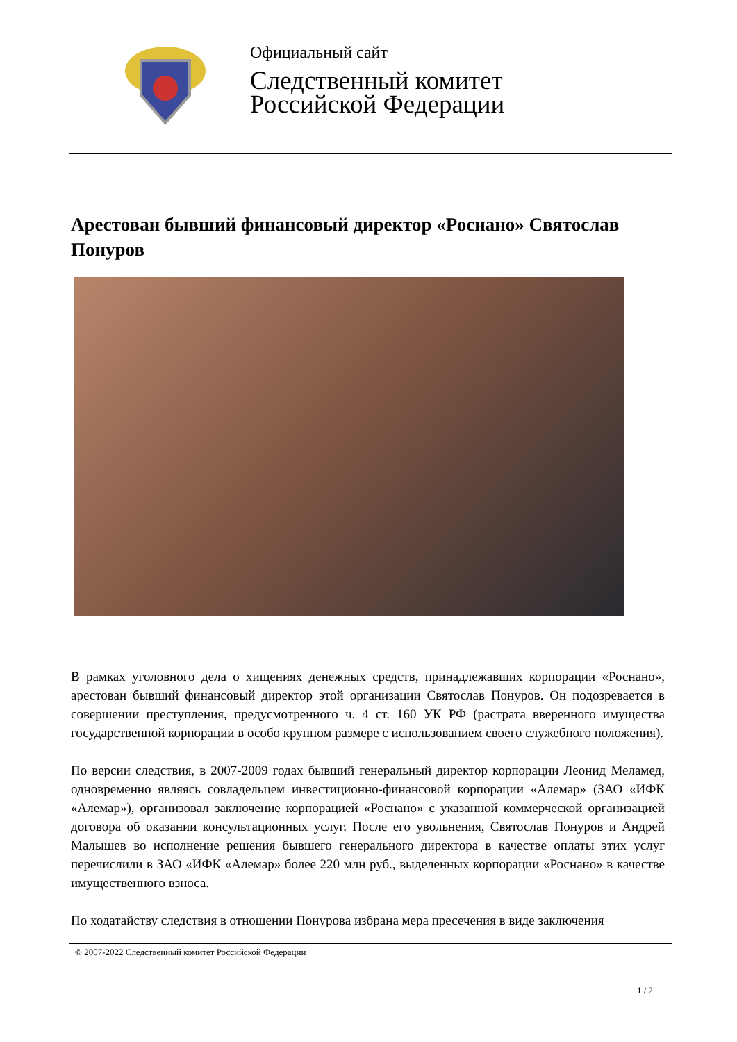Официальный сайт
Следственный комитет
Российской Федерации
Арестован бывший финансовый директор «Роснано» Святослав Понуров
В рамках уголовного дела о хищениях денежных средств, принадлежавших корпорации «Роснано», арестован бывший финансовый директор этой организации Святослав Понуров. Он подозревается в совершении преступления, предусмотренного ч. 4 ст. 160 УК РФ (растрата вверенного имущества государственной корпорации в особо крупном размере с использованием своего служебного положения).
По версии следствия, в 2007-2009 годах бывший генеральный директор корпорации Леонид Меламед, одновременно являясь совладельцем инвестиционно-финансовой корпорации «Алемар» (ЗАО «ИФК «Алемар»), организовал заключение корпорацией «Роснано» с указанной коммерческой организацией договора об оказании консультационных услуг. После его увольнения, Святослав Понуров и Андрей Малышев во исполнение решения бывшего генерального директора в качестве оплаты этих услуг перечислили в ЗАО «ИФК «Алемар» более 220 млн руб., выделенных корпорации «Роснано» в качестве имущественного взноса.
По ходатайству следствия в отношении Понурова избрана мера пресечения в виде заключения
© 2007-2022 Следственный комитет Российской Федерации
1 / 2